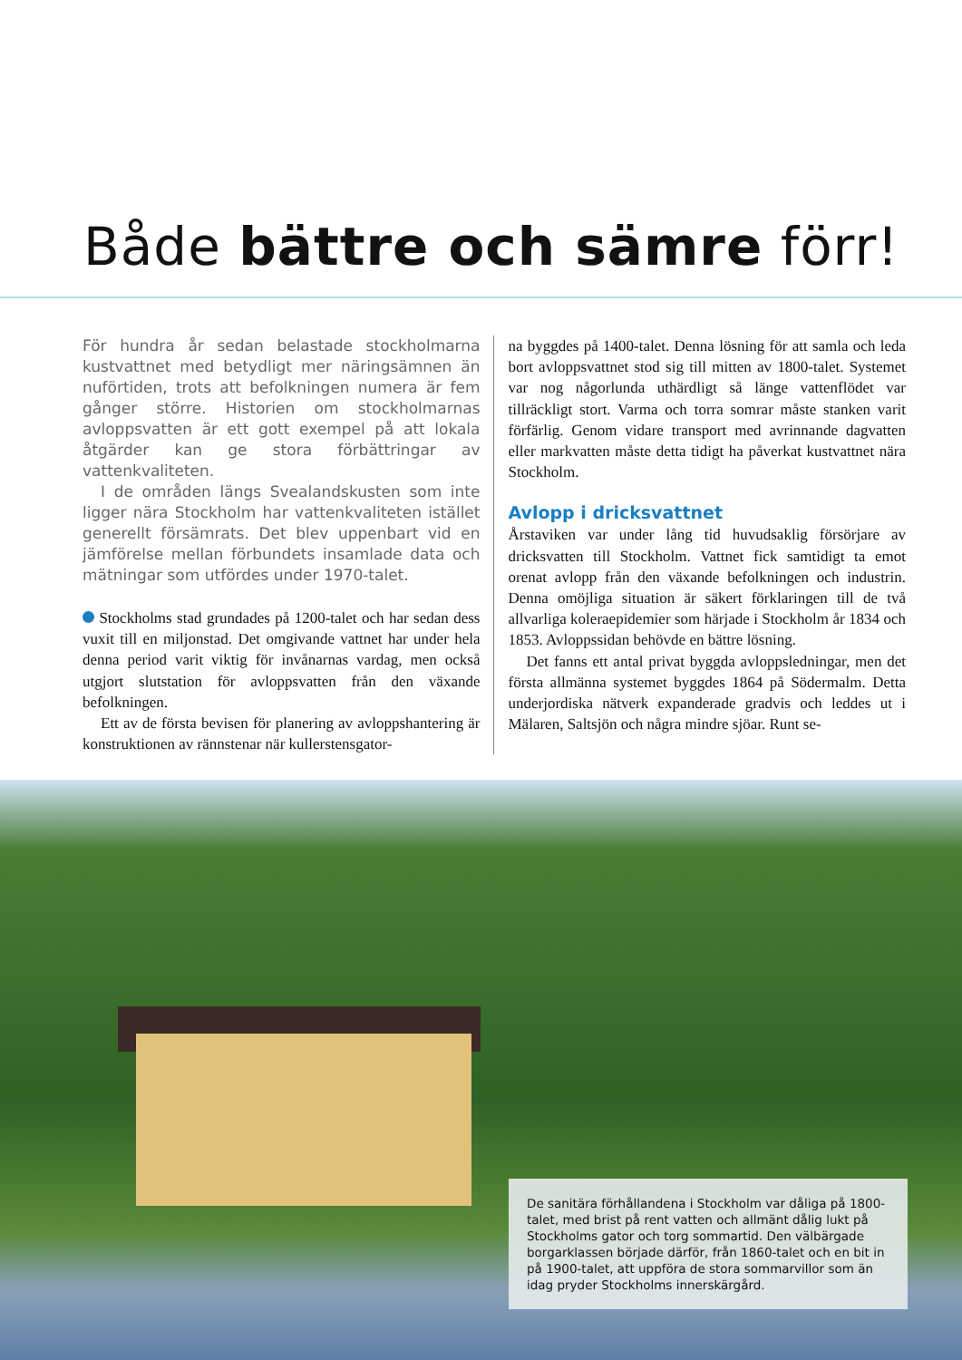Både bättre och sämre förr!
För hundra år sedan belastade stockholmarna kustvattnet med betydligt mer näringsämnen än nuförtiden, trots att befolkningen numera är fem gånger större. Historien om stockholmarnas avloppsvatten är ett gott exempel på att lokala åtgärder kan ge stora förbättringar av vattenkvaliteten.
I de områden längs Svealandskusten som inte ligger nära Stockholm har vattenkvaliteten istället generellt försämrats. Det blev uppenbart vid en jämförelse mellan förbundets insamlade data och mätningar som utfördes under 1970-talet.
Stockholms stad grundades på 1200-talet och har sedan dess vuxit till en miljonstad. Det omgivande vattnet har under hela denna period varit viktig för invånarnas vardag, men också utgjort slutstation för avloppsvatten från den växande befolkningen.
Ett av de första bevisen för planering av avloppshantering är konstruktionen av rännstenar när kullerstensgator-
na byggdes på 1400-talet. Denna lösning för att samla och leda bort avloppsvattnet stod sig till mitten av 1800-talet. Systemet var nog någorlunda uthärdligt så länge vattenflödet var tillräckligt stort. Varma och torra somrar måste stanken varit förfärlig. Genom vidare transport med avrinnande dagvatten eller markvatten måste detta tidigt ha påverkat kustvattnet nära Stockholm.
Avlopp i dricksvattnet
Årstaviken var under lång tid huvudsaklig försörjare av dricksvatten till Stockholm. Vattnet fick samtidigt ta emot orenat avlopp från den växande befolkningen och industrin. Denna omöjliga situation är säkert förklaringen till de två allvarliga koleraepidemier som härjade i Stockholm år 1834 och 1853. Avloppssidan behövde en bättre lösning.
Det fanns ett antal privat byggda avloppsledningar, men det första allmänna systemet byggdes 1864 på Södermalm. Detta underjordiska nätverk expanderade gradvis och leddes ut i Mälaren, Saltsjön och några mindre sjöar. Runt se-
De sanitära förhållandena i Stockholm var dåliga på 1800-talet, med brist på rent vatten och allmänt dålig lukt på Stockholms gator och torg sommartid. Den välbärgade borgarklassen började därför, från 1860-talet och en bit in på 1900-talet, att uppföra de stora sommarvillor som än idag pryder Stockholms innerskärgård.